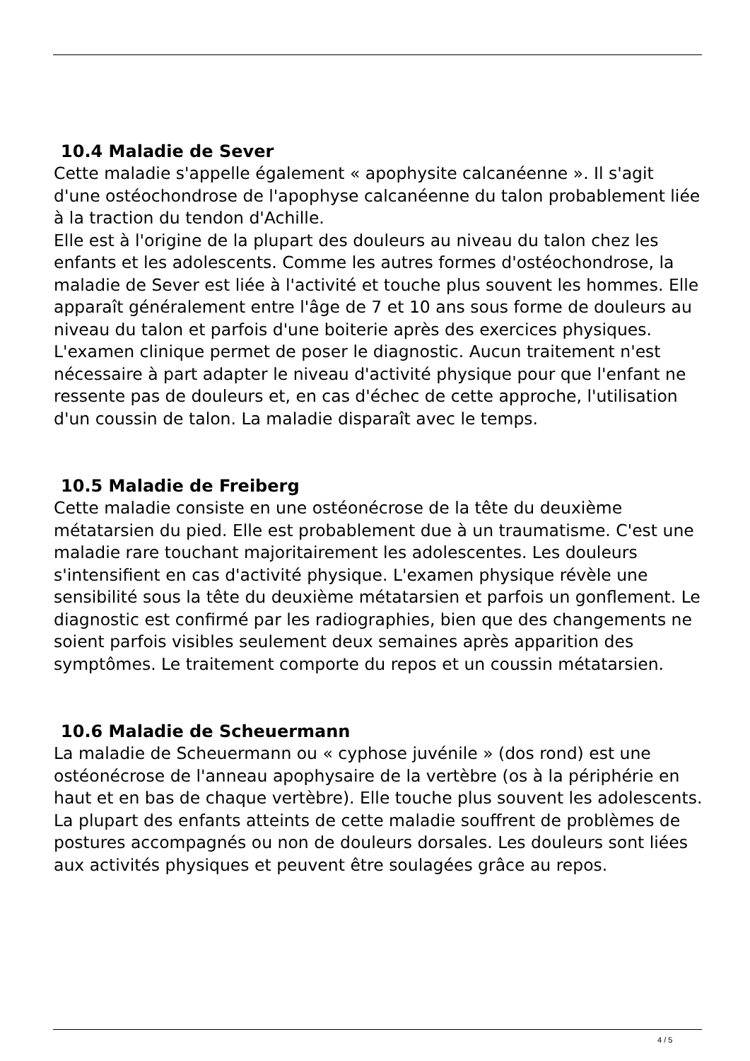10.4 Maladie de Sever
Cette maladie s'appelle également « apophysite calcanéenne ». Il s'agit d'une ostéochondrose de l'apophyse calcanéenne du talon probablement liée à la traction du tendon d'Achille.
Elle est à l'origine de la plupart des douleurs au niveau du talon chez les enfants et les adolescents. Comme les autres formes d'ostéochondrose, la maladie de Sever est liée à l'activité et touche plus souvent les hommes. Elle apparaît généralement entre l'âge de 7 et 10 ans sous forme de douleurs au niveau du talon et parfois d'une boiterie après des exercices physiques.
L'examen clinique permet de poser le diagnostic. Aucun traitement n'est nécessaire à part adapter le niveau d'activité physique pour que l'enfant ne ressente pas de douleurs et, en cas d'échec de cette approche, l'utilisation d'un coussin de talon. La maladie disparaît avec le temps.
10.5 Maladie de Freiberg
Cette maladie consiste en une ostéonécrose de la tête du deuxième métatarsien du pied. Elle est probablement due à un traumatisme. C'est une maladie rare touchant majoritairement les adolescentes. Les douleurs s'intensifient en cas d'activité physique. L'examen physique révèle une sensibilité sous la tête du deuxième métatarsien et parfois un gonflement. Le diagnostic est confirmé par les radiographies, bien que des changements ne soient parfois visibles seulement deux semaines après apparition des symptômes. Le traitement comporte du repos et un coussin métatarsien.
10.6 Maladie de Scheuermann
La maladie de Scheuermann ou « cyphose juvénile » (dos rond) est une ostéonécrose de l'anneau apophysaire de la vertèbre (os à la périphérie en haut et en bas de chaque vertèbre). Elle touche plus souvent les adolescents. La plupart des enfants atteints de cette maladie souffrent de problèmes de postures accompagnés ou non de douleurs dorsales. Les douleurs sont liées aux activités physiques et peuvent être soulagées grâce au repos.
4 / 5